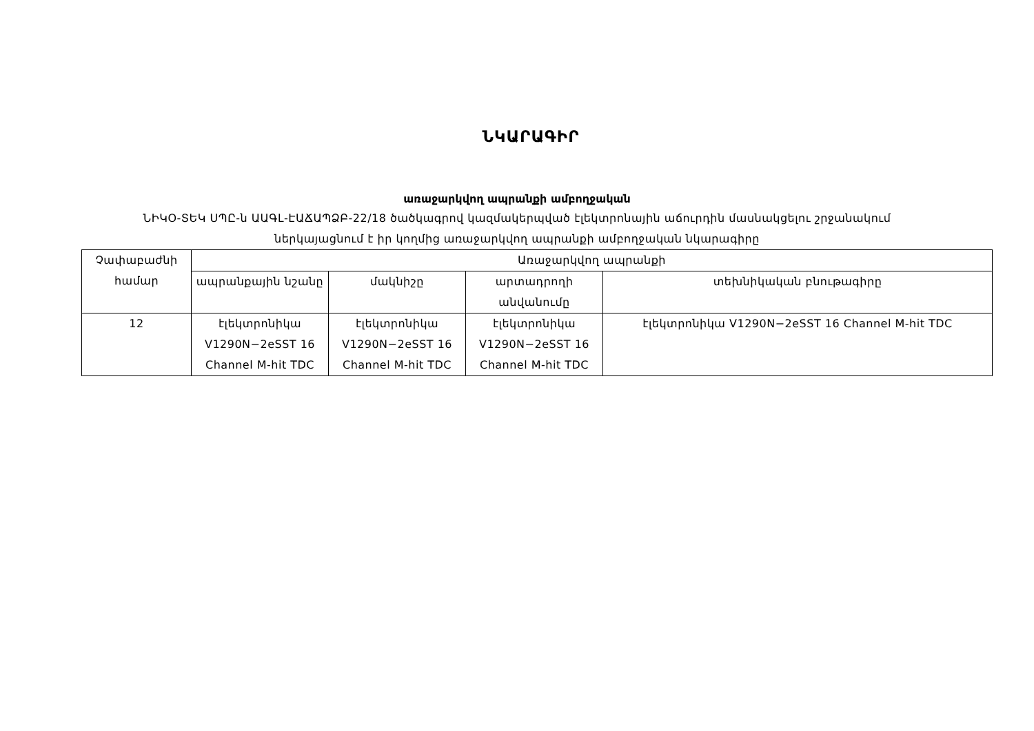ՆԿԱՐԱԳԻՐ
առաջարկվող ապրանքի ամբողջական
ՆԻԿՕ-ՏԵԿ ՍՊԸ-ն ԱԱԳԼ-ԷԱՃԱՊՁԲ-22/18 ծածկագրով կազմակերպված էլեկտրոնային աճուրդին մասնակցելու շրջանակում
ներկայացնում է իր կողմից առաջարկվող ապրանքի ամբողջական նկարագիրը
| Չափաբաժնի համար | Առաջարկվող ապրանքի | | | |
| --- | --- | --- | --- | --- |
| | ապրանքային նշանը | մակնիշը | արտադրողի անվանումը | տեխնիկական բնութագիրը |
| 12 | էլեկտրոնիկա V1290N−2eSST 16 Channel M-hit TDC | էլեկտրոնիկա V1290N−2eSST 16 Channel M-hit TDC | էլեկտրոնիկա V1290N−2eSST 16 Channel M-hit TDC | էլեկտրոնիկա V1290N−2eSST 16 Channel M-hit TDC |